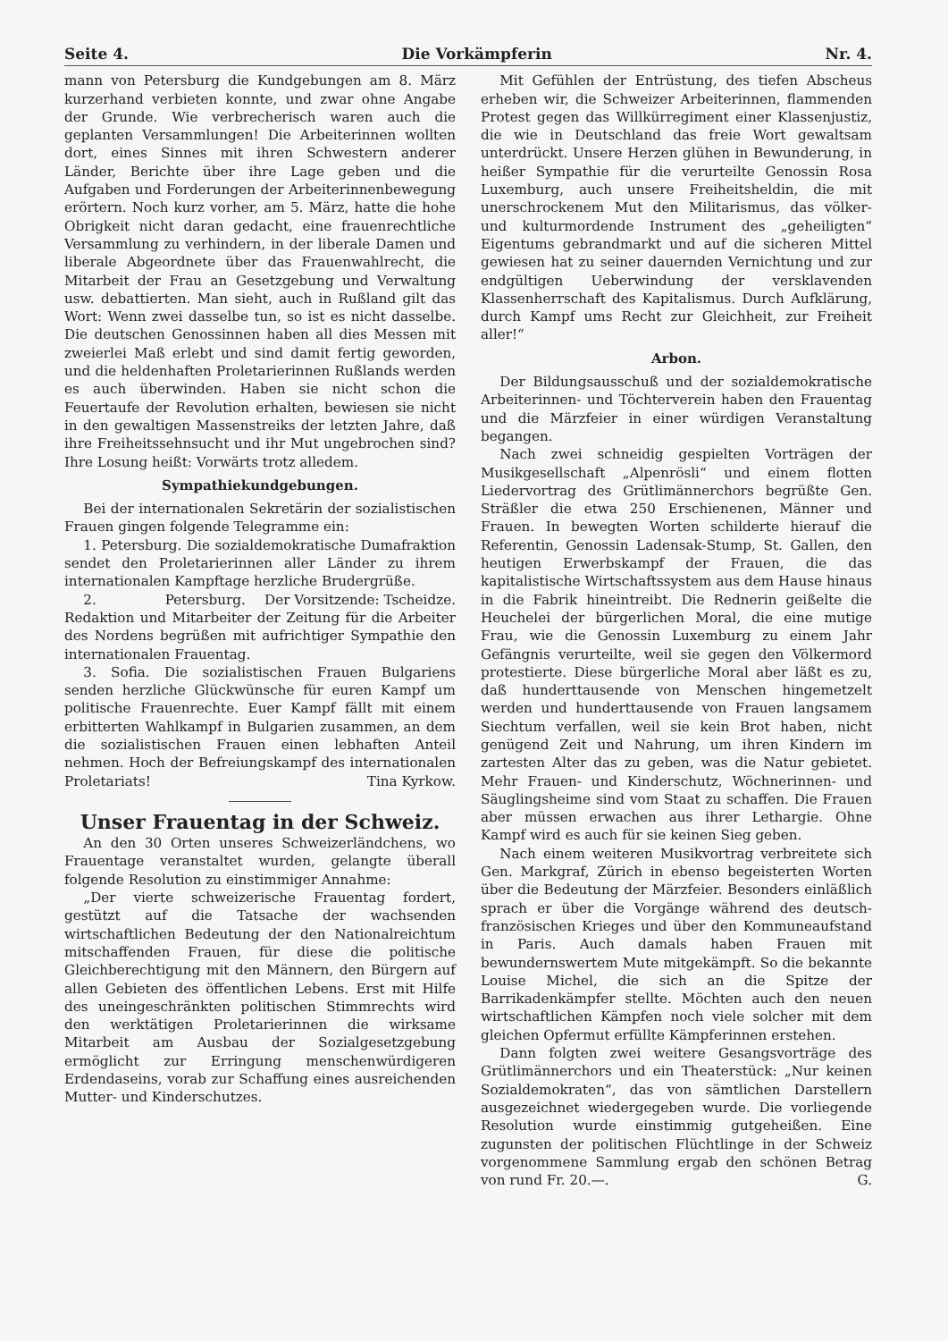Seite 4. Die Vorkämpferin Nr. 4.
mann von Petersburg die Kundgebungen am 8. März kurzerhand verbieten konnte, und zwar ohne Angabe der Grunde. Wie verbrecherisch waren auch die geplanten Versammlungen! Die Arbeiterinnen wollten dort, eines Sinnes mit ihren Schwestern anderer Länder, Berichte über ihre Lage geben und die Aufgaben und Forderungen der Arbeiterinnenbewegung erörtern. Noch kurz vorher, am 5. März, hatte die hohe Obrigkeit nicht daran gedacht, eine frauenrechtliche Versammlung zu verhindern, in der liberale Damen und liberale Abgeordnete über das Frauenwahlrecht, die Mitarbeit der Frau an Gesetzgebung und Verwaltung usw. debattierten. Man sieht, auch in Rußland gilt das Wort: Wenn zwei dasselbe tun, so ist es nicht dasselbe. Die deutschen Genossinnen haben all dies Messen mit zweierlei Maß erlebt und sind damit fertig geworden, und die heldenhaften Proletarierinnen Rußlands werden es auch überwinden. Haben sie nicht schon die Feuertaufe der Revolution erhalten, bewiesen sie nicht in den gewaltigen Massenstreiks der letzten Jahre, daß ihre Freiheitssehnsucht und ihr Mut ungebrochen sind? Ihre Losung heißt: Vorwärts trotz alledem.
Sympathiekundgebungen.
Bei der internationalen Sekretärin der sozialistischen Frauen gingen folgende Telegramme ein:
1. Petersburg. Die sozialdemokratische Dumafraktion sendet den Proletarierinnen aller Länder zu ihrem internationalen Kampftage herzliche Brudergrüße. Der Vorsitzende: Tscheidze.
2. Petersburg. Redaktion und Mitarbeiter der Zeitung für die Arbeiter des Nordens begrüßen mit aufrichtiger Sympathie den internationalen Frauentag.
3. Sofia. Die sozialistischen Frauen Bulgariens senden herzliche Glückwünsche für euren Kampf um politische Frauenrechte. Euer Kampf fällt mit einem erbitterten Wahlkampf in Bulgarien zusammen, an dem die sozialistischen Frauen einen lebhaften Anteil nehmen. Hoch der Befreiungskampf des internationalen Proletariats! Tina Kyrkow.
Unser Frauentag in der Schweiz.
An den 30 Orten unseres Schweizerländchens, wo Frauentage veranstaltet wurden, gelangte überall folgende Resolution zu einstimmiger Annahme:
„Der vierte schweizerische Frauentag fordert, gestützt auf die Tatsache der wachsenden wirtschaftlichen Bedeutung der den Nationalreichtum mitschaffenden Frauen, für diese die politische Gleichberechtigung mit den Männern, den Bürgern auf allen Gebieten des öffentlichen Lebens. Erst mit Hilfe des uneingeschränkten politischen Stimmrechts wird den werktätigen Proletarierinnen die wirksame Mitarbeit am Ausbau der Sozialgesetzgebung ermöglicht zur Erringung menschenwürdigeren Erdendaseins, vorab zur Schaffung eines ausreichenden Mutter- und Kinderschutzes.
Mit Gefühlen der Entrüstung, des tiefen Abscheus erheben wir, die Schweizer Arbeiterinnen, flammenden Protest gegen das Willkürregiment einer Klassenjustiz, die wie in Deutschland das freie Wort gewaltsam unterdrückt. Unsere Herzen glühen in Bewunderung, in heißer Sympathie für die verurteilte Genossin Rosa Luxemburg, auch unsere Freiheitsheldin, die mit unerschrockenem Mut den Militarismus, das völker- und kulturmordende Instrument des „geheiligten“ Eigentums gebrandmarkt und auf die sicheren Mittel gewiesen hat zu seiner dauernden Vernichtung und zur endgültigen Ueberwindung der versklavenden Klassenherrschaft des Kapitalismus. Durch Aufklärung, durch Kampf ums Recht zur Gleichheit, zur Freiheit aller!“
Arbon.
Der Bildungsausschuß und der sozialdemokratische Arbeiterinnen- und Töchterverein haben den Frauentag und die Märzfeier in einer würdigen Veranstaltung begangen.
Nach zwei schneidig gespielten Vorträgen der Musikgesellschaft „Alpenrösli“ und einem flotten Liedervortrag des Grütlimännerchors begrüßte Gen. Sträßler die etwa 250 Erschienenen, Männer und Frauen. In bewegten Worten schilderte hierauf die Referentin, Genossin Ladensak-Stump, St. Gallen, den heutigen Erwerbskampf der Frauen, die das kapitalistische Wirtschaftssystem aus dem Hause hinaus in die Fabrik hineintreibt. Die Rednerin geißelte die Heuchelei der bürgerlichen Moral, die eine mutige Frau, wie die Genossin Luxemburg zu einem Jahr Gefängnis verurteilte, weil sie gegen den Völkermord protestierte. Diese bürgerliche Moral aber läßt es zu, daß hunderttausende von Menschen hingemetzelt werden und hunderttausende von Frauen langsamem Siechtum verfallen, weil sie kein Brot haben, nicht genügend Zeit und Nahrung, um ihren Kindern im zartesten Alter das zu geben, was die Natur gebietet. Mehr Frauen- und Kinderschutz, Wöchnerinnen- und Säuglingsheime sind vom Staat zu schaffen. Die Frauen aber müssen erwachen aus ihrer Lethargie. Ohne Kampf wird es auch für sie keinen Sieg geben.
Nach einem weiteren Musikvortrag verbreitete sich Gen. Markgraf, Zürich in ebenso begeisterten Worten über die Bedeutung der Märzfeier. Besonders einläßlich sprach er über die Vorgänge während des deutsch-französischen Krieges und über den Kommuneaufstand in Paris. Auch damals haben Frauen mit bewundernswertem Mute mitgekämpft. So die bekannte Louise Michel, die sich an die Spitze der Barrikadenkämpfer stellte. Möchten auch den neuen wirtschaftlichen Kämpfen noch viele solcher mit dem gleichen Opfermut erfüllte Kämpferinnen erstehen.
Dann folgten zwei weitere Gesangsvorträge des Grütlimännerchors und ein Theaterstück: „Nur keinen Sozialdemokraten“, das von sämtlichen Darstellern ausgezeichnet wiedergegeben wurde. Die vorliegende Resolution wurde einstimmig gutgeheißen. Eine zugunsten der politischen Flüchtlinge in der Schweiz vorgenommene Sammlung ergab den schönen Betrag von rund Fr. 20.—. G.